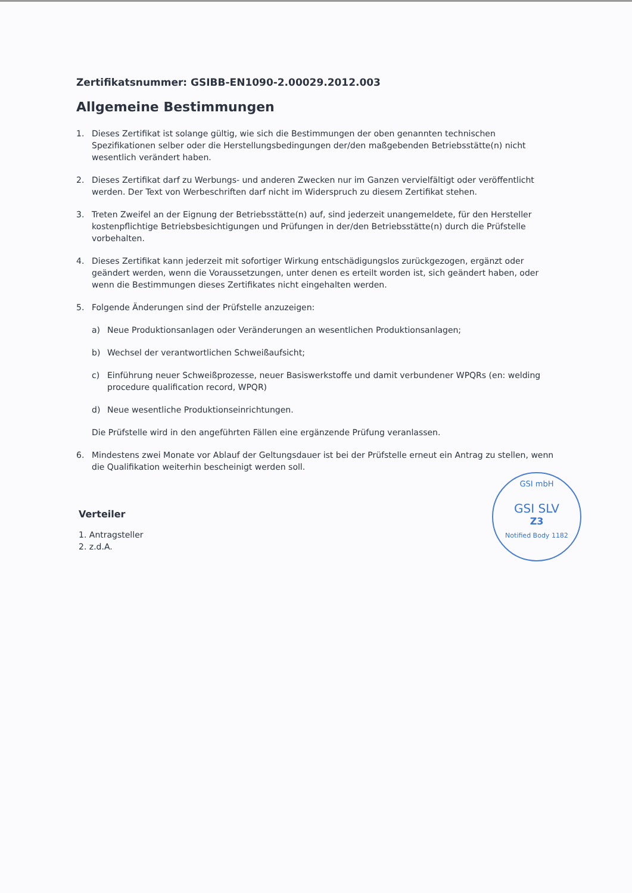Zertifikatsnummer: GSIBB-EN1090-2.00029.2012.003
Allgemeine Bestimmungen
1. Dieses Zertifikat ist solange gültig, wie sich die Bestimmungen der oben genannten technischen Spezifikationen selber oder die Herstellungsbedingungen der/den maßgebenden Betriebsstätte(n) nicht wesentlich verändert haben.
2. Dieses Zertifikat darf zu Werbungs- und anderen Zwecken nur im Ganzen vervielfältigt oder veröffentlicht werden. Der Text von Werbeschriften darf nicht im Widerspruch zu diesem Zertifikat stehen.
3. Treten Zweifel an der Eignung der Betriebsstätte(n) auf, sind jederzeit unangemeldete, für den Hersteller kostenpflichtige Betriebsbesichtigungen und Prüfungen in der/den Betriebsstätte(n) durch die Prüfstelle vorbehalten.
4. Dieses Zertifikat kann jederzeit mit sofortiger Wirkung entschädigungslos zurückgezogen, ergänzt oder geändert werden, wenn die Voraussetzungen, unter denen es erteilt worden ist, sich geändert haben, oder wenn die Bestimmungen dieses Zertifikates nicht eingehalten werden.
5. Folgende Änderungen sind der Prüfstelle anzuzeigen:
a) Neue Produktionsanlagen oder Veränderungen an wesentlichen Produktionsanlagen;
b) Wechsel der verantwortlichen Schweißaufsicht;
c) Einführung neuer Schweißprozesse, neuer Basiswerkstoffe und damit verbundener WPQRs (en: welding procedure qualification record, WPQR)
d) Neue wesentliche Produktionseinrichtungen.
Die Prüfstelle wird in den angeführten Fällen eine ergänzende Prüfung veranlassen.
6. Mindestens zwei Monate vor Ablauf der Geltungsdauer ist bei der Prüfstelle erneut ein Antrag zu stellen, wenn die Qualifikation weiterhin bescheinigt werden soll.
Verteiler
1. Antragsteller
2. z.d.A.
GSI mbH
GSI SLV
Z3
Notified Body 1182